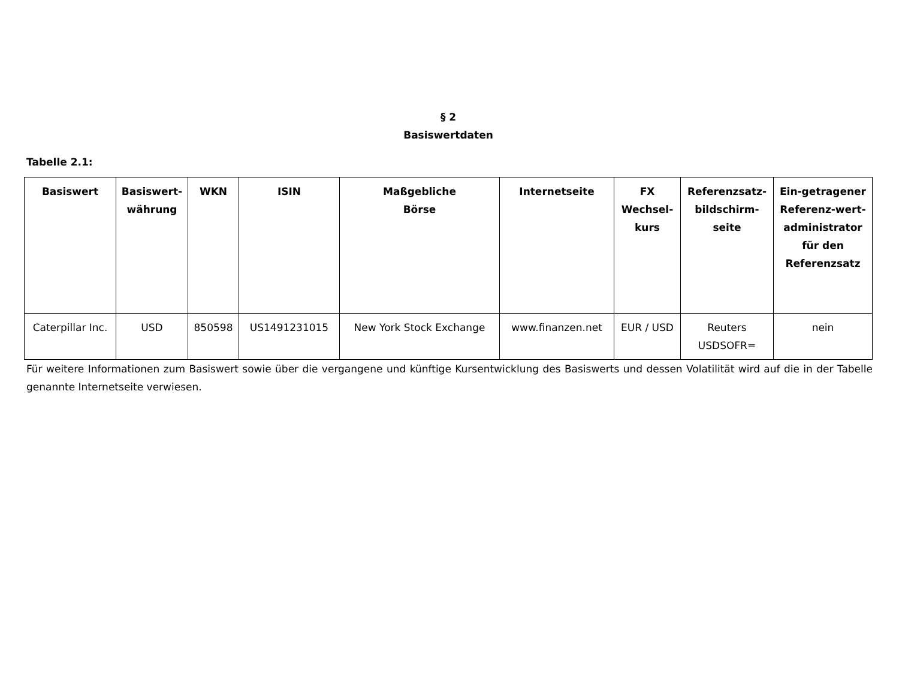§ 2
Basiswertdaten
Tabelle 2.1:
| Basiswert | Basiswert-währung | WKN | ISIN | Maßgebliche Börse | Internetseite | FX Wechsel-kurs | Referenzsatz-bildschirm-seite | Ein-getragener Referenz-wert-administrator für den Referenzsatz |
| --- | --- | --- | --- | --- | --- | --- | --- | --- |
| Caterpillar Inc. | USD | 850598 | US1491231015 | New York Stock Exchange | www.finanzen.net | EUR / USD | Reuters USDSOFR= | nein |
Für weitere Informationen zum Basiswert sowie über die vergangene und künftige Kursentwicklung des Basiswerts und dessen Volatilität wird auf die in der Tabelle genannte Internetseite verwiesen.